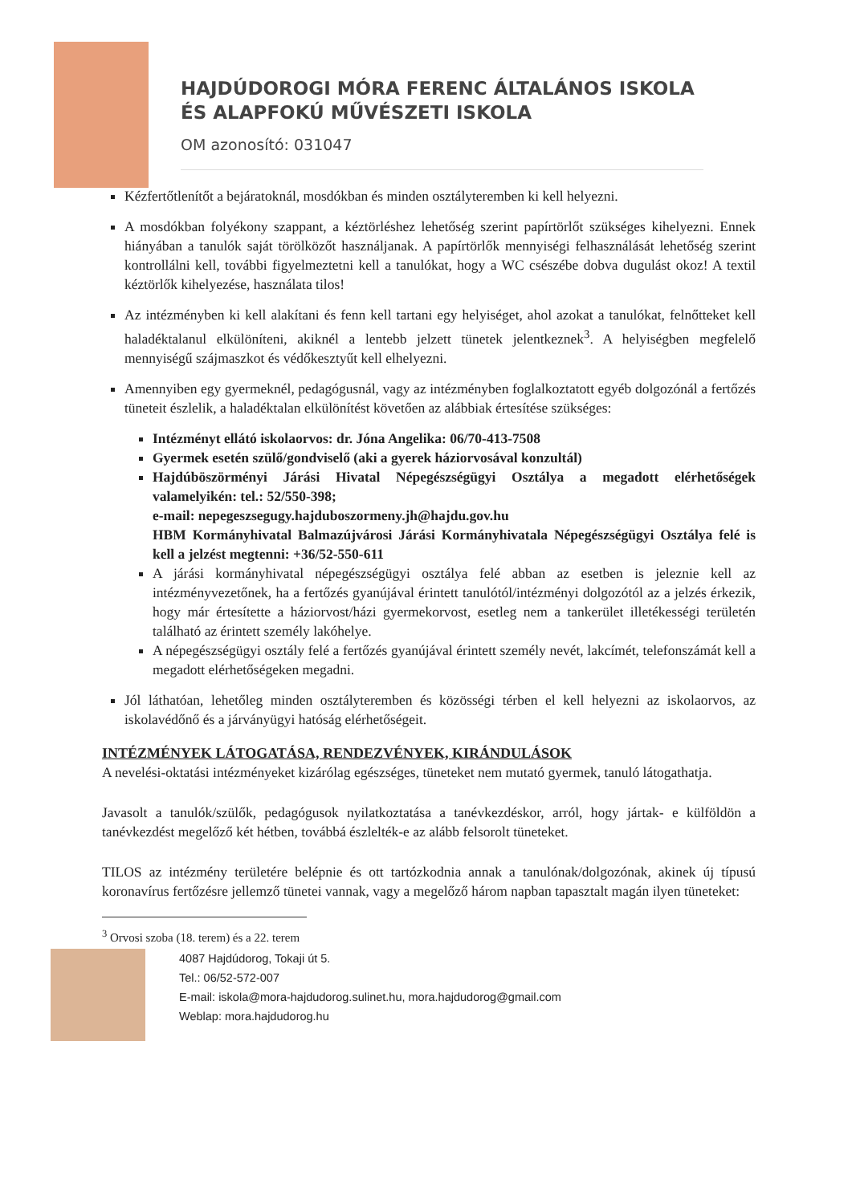HAJDÚDOROGI MÓRA FERENC ÁLTALÁNOS ISKOLA
ÉS ALAPFOKÚ MŰVÉSZETI ISKOLA
OM azonosító: 031047
Kézfertőtlenítőt a bejáratoknál, mosdókban és minden osztályteremben ki kell helyezni.
A mosdókban folyékony szappant, a kéztörléshez lehetőség szerint papírtörlőt szükséges kihelyezni. Ennek hiányában a tanulók saját törölközőt használjanak. A papírtörlők mennyiségi felhasználását lehetőség szerint kontrollálni kell, további figyelmeztetni kell a tanulókat, hogy a WC csészébe dobva dugulást okoz! A textil kéztörlők kihelyezése, használata tilos!
Az intézményben ki kell alakítani és fenn kell tartani egy helyiséget, ahol azokat a tanulókat, felnőtteket kell haladéktalanul elkülöníteni, akiknél a lentebb jelzett tünetek jelentkeznek<sup>3</sup>. A helyiségben megfelelő mennyiségű szájmaszkot és védőkesztyűt kell elhelyezni.
Amennyiben egy gyermeknél, pedagógusnál, vagy az intézményben foglalkoztatott egyéb dolgozónál a fertőzés tüneteit észlelik, a haladéktalan elkülönítést követően az alábbiak értesítése szükséges:
Intézményt ellátó iskolaorvos: dr. Jóna Angelika: 06/70-413-7508
Gyermek esetén szülő/gondviselő (aki a gyerek háziorvosával konzultál)
Hajdúböszörményi Járási Hivatal Népegészségügyi Osztálya a megadott elérhetőségek valamelyikén: tel.: 52/550-398;
e-mail: nepegeszsegugy.hajduboszormeny.jh@hajdu.gov.hu
HBM Kormányhivatal Balmazújvárosi Járási Kormányhivatala Népegészségügyi Osztálya felé is kell a jelzést megtenni: +36/52-550-611
A járási kormányhivatal népegészségügyi osztálya felé abban az esetben is jeleznie kell az intézményvezetőnek, ha a fertőzés gyanújával érintett tanulótól/intézményi dolgozótól az a jelzés érkezik, hogy már értesítette a háziorvost/házi gyermekorvost, esetleg nem a tankerület illetékességi területén található az érintett személy lakóhelye.
A népegészségügyi osztály felé a fertőzés gyanújával érintett személy nevét, lakcímét, telefonszámát kell a megadott elérhetőségeken megadni.
Jól láthatóan, lehetőleg minden osztályteremben és közösségi térben el kell helyezni az iskolaorvos, az iskolavédőnő és a járványügyi hatóság elérhetőségeit.
INTÉZMÉNYEK LÁTOGATÁSA, RENDEZVÉNYEK, KIRÁNDULÁSOK
A nevelési-oktatási intézményeket kizárólag egészséges, tüneteket nem mutató gyermek, tanuló látogathatja.
Javasolt a tanulók/szülők, pedagógusok nyilatkoztatása a tanévkezdéskor, arról, hogy jártak- e külföldön a tanévkezdést megelőző két hétben, továbbá észlelték-e az alább felsorolt tüneteket.
TILOS az intézmény területére belépnie és ott tartózkodnia annak a tanulónak/dolgozónak, akinek új típusú koronavírus fertőzésre jellemző tünetei vannak, vagy a megelőző három napban tapasztalt magán ilyen tüneteket:
<sup>3</sup> Orvosi szoba (18. terem) és a 22. terem
4087 Hajdúdorog, Tokaji út 5.
Tel.: 06/52-572-007
E-mail: iskola@mora-hajdudorog.sulinet.hu, mora.hajdudorog@gmail.com
Weblap: mora.hajdudorog.hu